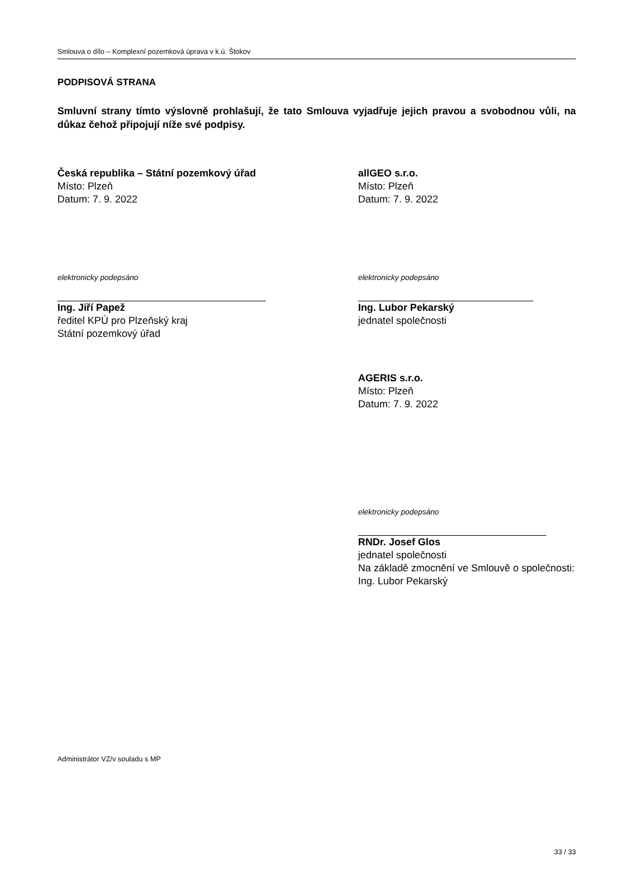Smlouva o dílo – Komplexní pozemková úprava v k.ú. Štokov
PODPISOVÁ STRANA
Smluvní strany tímto výslovně prohlašují, že tato Smlouva vyjadřuje jejich pravou a svobodnou vůli, na důkaz čehož připojují níže své podpisy.
Česká republika – Státní pozemkový úřad
Místo: Plzeň
Datum: 7. 9. 2022
elektronicky podepsáno
Ing. Jiří Papež
ředitel KPÚ pro Plzeňský kraj
Státní pozemkový úřad
allGEO s.r.o.
Místo: Plzeň
Datum: 7. 9. 2022
elektronicky podepsáno
Ing. Lubor Pekarský
jednatel společnosti
AGERIS s.r.o.
Místo: Plzeň
Datum: 7. 9. 2022
elektronicky podepsáno
RNDr. Josef Glos
jednatel společnosti
Na základě zmocnění ve Smlouvě o společnosti:
Ing. Lubor Pekarský
Administrátor VZ/v souladu s MP
33 / 33